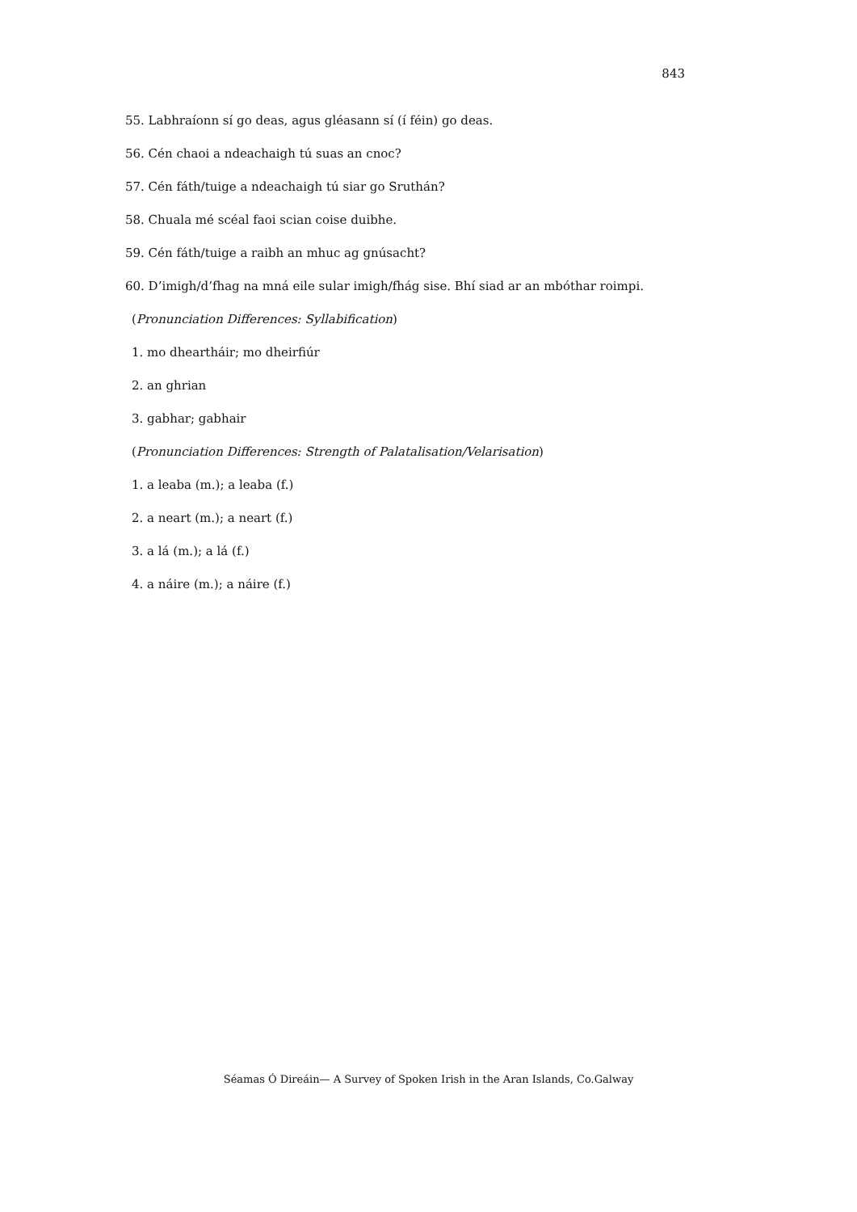843
55. Labhraíonn sí go deas, agus gléasann sí (í féin) go deas.
56. Cén chaoi a ndeachaigh tú suas an cnoc?
57. Cén fáth/tuige a ndeachaigh tú siar go Sruthán?
58. Chuala mé scéal faoi scian coise duibhe.
59. Cén fáth/tuige a raibh an mhuc ag gnúsacht?
60. D’imigh/d’fhag na mná eile sular imigh/fhág sise. Bhí siad ar an mbóthar roimpi.
(Pronunciation Differences: Syllabification)
1. mo dheartháir; mo dheirfiúr
2. an ghrian
3. gabhar; gabhair
(Pronunciation Differences: Strength of Palatalisation/Velarisation)
1. a leaba (m.); a leaba (f.)
2. a neart (m.); a neart (f.)
3. a lá (m.); a lá (f.)
4. a náire (m.); a náire (f.)
Séamas Ó Direáin— A Survey of Spoken Irish in the Aran Islands, Co.Galway